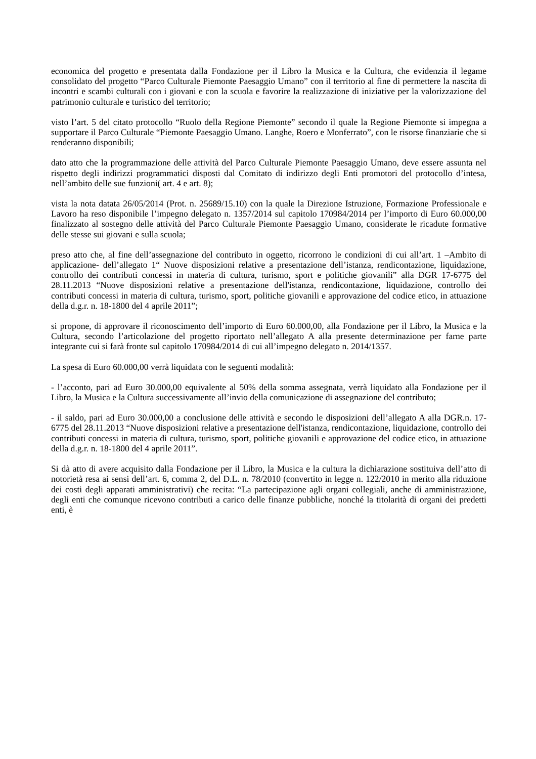economica del progetto e presentata dalla Fondazione per il Libro la Musica e la Cultura, che evidenzia il legame consolidato del progetto “Parco Culturale Piemonte Paesaggio Umano” con il territorio al fine di permettere la nascita di incontri e scambi culturali con i giovani e con la scuola e favorire la realizzazione di iniziative per la valorizzazione del patrimonio culturale e turistico del territorio;
visto l’art. 5 del citato protocollo “Ruolo della Regione Piemonte” secondo il quale la Regione Piemonte si impegna a supportare il Parco Culturale “Piemonte Paesaggio Umano. Langhe, Roero e Monferrato”, con le risorse finanziarie che si renderanno disponibili;
dato atto che la programmazione delle attività del Parco Culturale Piemonte Paesaggio Umano, deve essere assunta nel rispetto degli indirizzi programmatici disposti dal Comitato di indirizzo degli Enti promotori del protocollo d’intesa, nell’ambito delle sue funzioni( art. 4 e art. 8);
vista la nota datata 26/05/2014 (Prot. n. 25689/15.10) con la quale la Direzione Istruzione, Formazione Professionale e Lavoro ha reso disponibile l’impegno delegato n. 1357/2014 sul capitolo 170984/2014 per l’importo di Euro 60.000,00 finalizzato al sostegno delle attività del Parco Culturale Piemonte Paesaggio Umano, considerate le ricadute formative delle stesse sui giovani e sulla scuola;
preso atto che, al fine dell’assegnazione del contributo in oggetto, ricorrono le condizioni di cui all’art. 1 –Ambito di applicazione- dell’allegato 1“ Nuove disposizioni relative a presentazione dell’istanza, rendicontazione, liquidazione, controllo dei contributi concessi in materia di cultura, turismo, sport e politiche giovanili” alla DGR 17-6775 del 28.11.2013 “Nuove disposizioni relative a presentazione dell'istanza, rendicontazione, liquidazione, controllo dei contributi concessi in materia di cultura, turismo, sport, politiche giovanili e approvazione del codice etico, in attuazione della d.g.r. n. 18-1800 del 4 aprile 2011”;
si propone, di approvare il riconoscimento dell’importo di Euro 60.000,00, alla Fondazione per il Libro, la Musica e la Cultura, secondo l’articolazione del progetto riportato nell’allegato A alla presente determinazione per farne parte integrante cui si farà fronte sul capitolo 170984/2014 di cui all’impegno delegato n. 2014/1357.
La spesa di Euro 60.000,00 verrà liquidata con le seguenti modalità:
- l’acconto, pari ad Euro 30.000,00 equivalente al 50% della somma assegnata, verrà liquidato alla Fondazione per il Libro, la Musica e la Cultura successivamente all’invio della comunicazione di assegnazione del contributo;
- il saldo, pari ad Euro 30.000,00 a conclusione delle attività e secondo le disposizioni dell’allegato A alla DGR.n. 17-6775 del 28.11.2013 “Nuove disposizioni relative a presentazione dell'istanza, rendicontazione, liquidazione, controllo dei contributi concessi in materia di cultura, turismo, sport, politiche giovanili e approvazione del codice etico, in attuazione della d.g.r. n. 18-1800 del 4 aprile 2011”.
Si dà atto di avere acquisito dalla Fondazione per il Libro, la Musica e la cultura la dichiarazione sostituiva dell’atto di notorietà resa ai sensi dell’art. 6, comma 2, del D.L. n. 78/2010 (convertito in legge n. 122/2010 in merito alla riduzione dei costi degli apparati amministrativi) che recita: “La partecipazione agli organi collegiali, anche di amministrazione, degli enti che comunque ricevono contributi a carico delle finanze pubbliche, nonché la titolarità di organi dei predetti enti, è